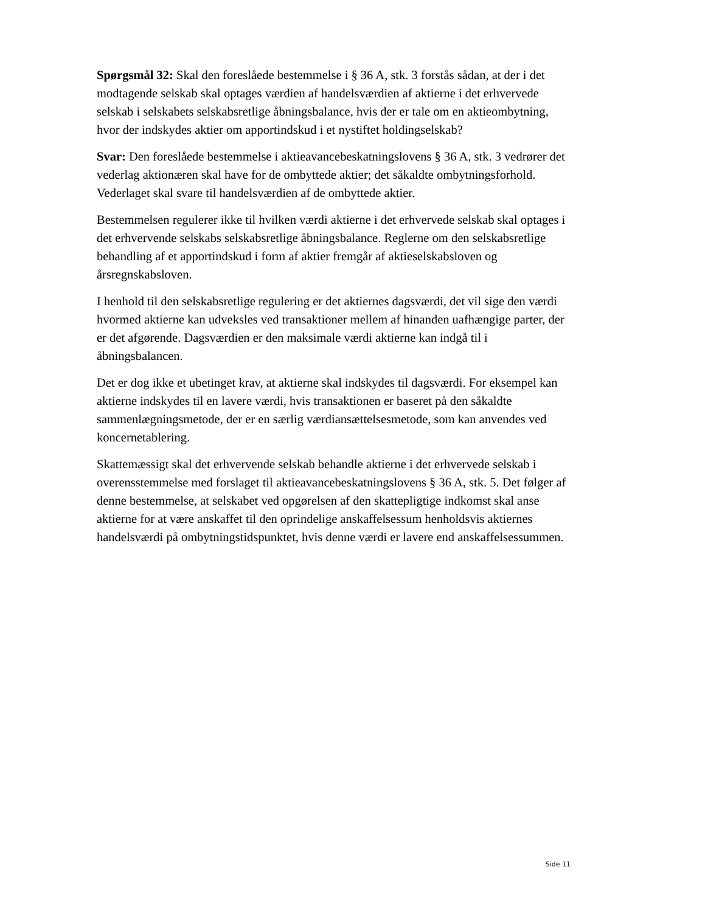Spørgsmål 32: Skal den foreslåede bestemmelse i § 36 A, stk. 3 forstås sådan, at der i det modtagende selskab skal optages værdien af handelsværdien af aktierne i det erhvervede selskab i selskabets selskabsretlige åbningsbalance, hvis der er tale om en aktieombytning, hvor der indskydes aktier om apportindskud i et nystiftet holdingselskab?
Svar: Den foreslåede bestemmelse i aktieavancebeskatningslovens § 36 A, stk. 3 vedrører det vederlag aktionæren skal have for de ombyttede aktier; det såkaldte ombytningsforhold. Vederlaget skal svare til handelsværdien af de ombyttede aktier.
Bestemmelsen regulerer ikke til hvilken værdi aktierne i det erhvervede selskab skal optages i det erhvervende selskabs selskabsretlige åbningsbalance. Reglerne om den selskabsretlige behandling af et apportindskud i form af aktier fremgår af aktieselskabsloven og årsregnskabsloven.
I henhold til den selskabsretlige regulering er det aktiernes dagsværdi, det vil sige den værdi hvormed aktierne kan udveksles ved transaktioner mellem af hinanden uafhængige parter, der er det afgørende. Dagsværdien er den maksimale værdi aktierne kan indgå til i åbningsbalancen.
Det er dog ikke et ubetinget krav, at aktierne skal indskydes til dagsværdi. For eksempel kan aktierne indskydes til en lavere værdi, hvis transaktionen er baseret på den såkaldte sammenlægningsmetode, der er en særlig værdiansættelsesmetode, som kan anvendes ved koncernetablering.
Skattemæssigt skal det erhvervende selskab behandle aktierne i det erhvervede selskab i overensstemmelse med forslaget til aktieavancebeskatningslovens § 36 A, stk. 5. Det følger af denne bestemmelse, at selskabet ved opgørelsen af den skattepligtige indkomst skal anse aktierne for at være anskaffet til den oprindelige anskaffelsessum henholdsvis aktiernes handelsværdi på ombytningstidspunktet, hvis denne værdi er lavere end anskaffelsessummen.
Side 11